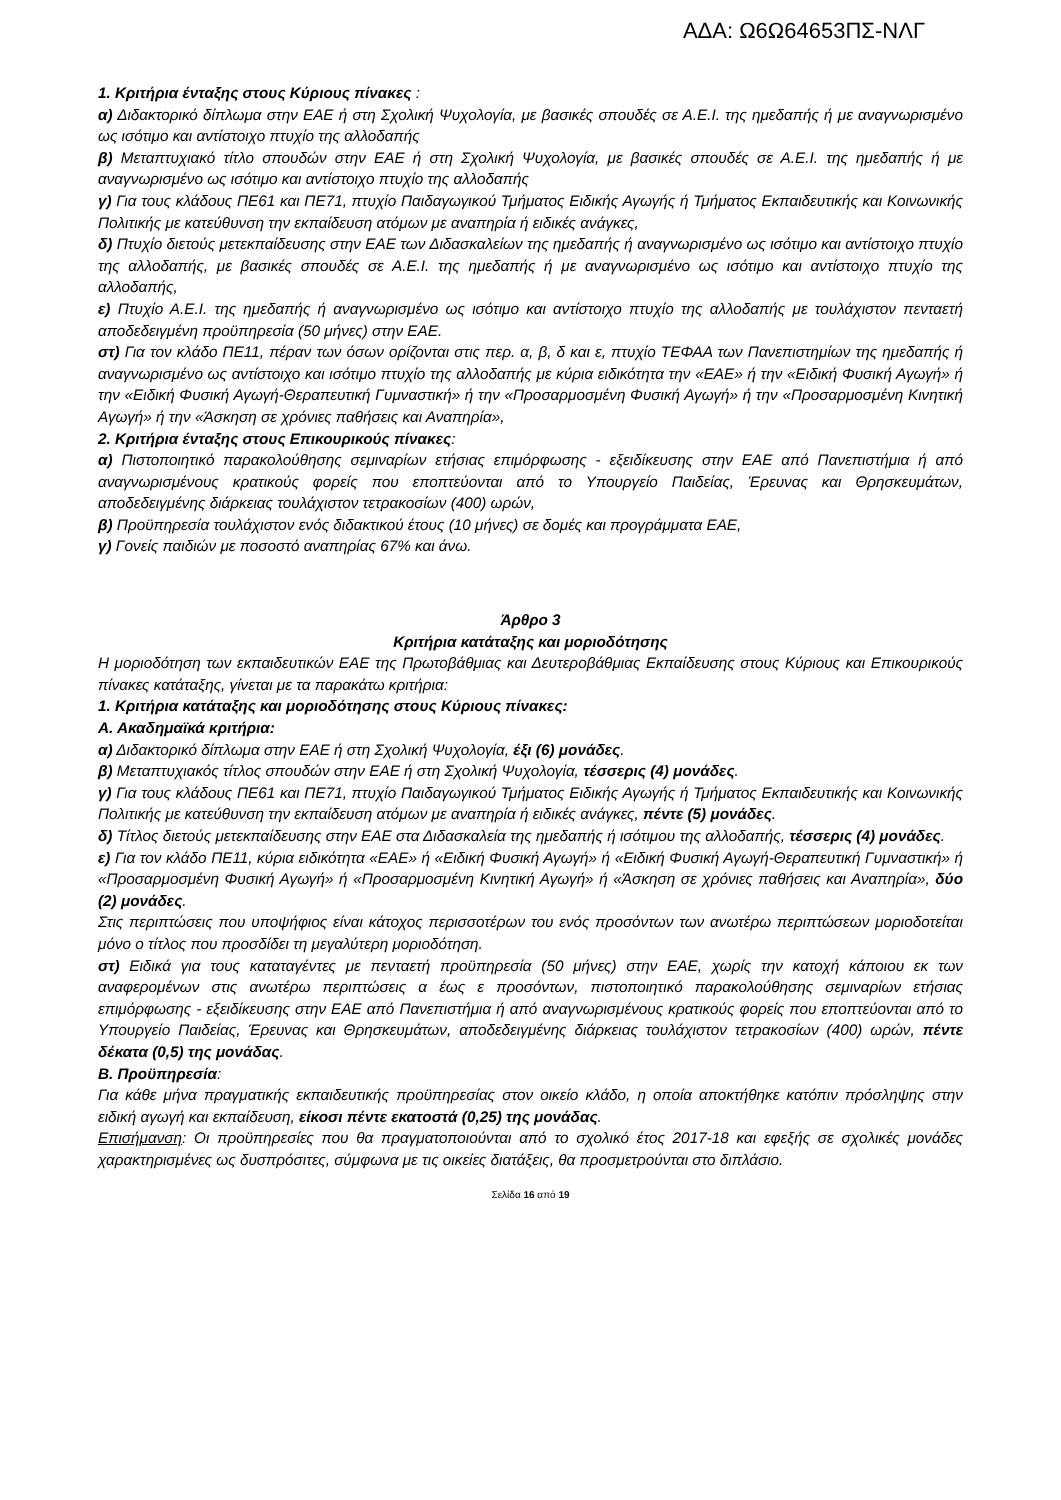ΑΔΑ: Ω6Ω64653ΠΣ-ΝΛΓ
1. Κριτήρια ένταξης στους Κύριους πίνακες :
α) Διδακτορικό δίπλωμα στην ΕΑΕ ή στη Σχολική Ψυχολογία, με βασικές σπουδές σε Α.Ε.Ι. της ημεδαπής ή με αναγνωρισμένο ως ισότιμο και αντίστοιχο πτυχίο της αλλοδαπής
β) Μεταπτυχιακό τίτλο σπουδών στην ΕΑΕ ή στη Σχολική Ψυχολογία, με βασικές σπουδές σε Α.Ε.Ι. της ημεδαπής ή με αναγνωρισμένο ως ισότιμο και αντίστοιχο πτυχίο της αλλοδαπής
γ) Για τους κλάδους ΠΕ61 και ΠΕ71, πτυχίο Παιδαγωγικού Τμήματος Ειδικής Αγωγής ή Τμήματος Εκπαιδευτικής και Κοινωνικής Πολιτικής με κατεύθυνση την εκπαίδευση ατόμων με αναπηρία ή ειδικές ανάγκες,
δ) Πτυχίο διετούς μετεκπαίδευσης στην ΕΑΕ των Διδασκαλείων της ημεδαπής ή αναγνωρισμένο ως ισότιμο και αντίστοιχο πτυχίο της αλλοδαπής, με βασικές σπουδές σε Α.Ε.Ι. της ημεδαπής ή με αναγνωρισμένο ως ισότιμο και αντίστοιχο πτυχίο της αλλοδαπής,
ε) Πτυχίο Α.Ε.Ι. της ημεδαπής ή αναγνωρισμένο ως ισότιμο και αντίστοιχο πτυχίο της αλλοδαπής με τουλάχιστον πενταετή αποδεδειγμένη προϋπηρεσία (50 μήνες) στην ΕΑΕ.
στ) Για τον κλάδο ΠΕ11, πέραν των όσων ορίζονται στις περ. α, β, δ και ε, πτυχίο ΤΕΦΑΑ των Πανεπιστημίων της ημεδαπής ή αναγνωρισμένο ως αντίστοιχο και ισότιμο πτυχίο της αλλοδαπής με κύρια ειδικότητα την «ΕΑΕ» ή την «Ειδική Φυσική Αγωγή» ή την «Ειδική Φυσική Αγωγή-Θεραπευτική Γυμναστική» ή την «Προσαρμοσμένη Φυσική Αγωγή» ή την «Προσαρμοσμένη Κινητική Αγωγή» ή την «Άσκηση σε χρόνιες παθήσεις και Αναπηρία»,
2. Κριτήρια ένταξης στους Επικουρικούς πίνακες:
α) Πιστοποιητικό παρακολούθησης σεμιναρίων ετήσιας επιμόρφωσης - εξειδίκευσης στην ΕΑΕ από Πανεπιστήμια ή από αναγνωρισμένους κρατικούς φορείς που εποπτεύονται από το Υπουργείο Παιδείας, Έρευνας και Θρησκευμάτων, αποδεδειγμένης διάρκειας τουλάχιστον τετρακοσίων (400) ωρών,
β) Προϋπηρεσία τουλάχιστον ενός διδακτικού έτους (10 μήνες) σε δομές και προγράμματα ΕΑΕ,
γ) Γονείς παιδιών με ποσοστό αναπηρίας 67% και άνω.
Άρθρο 3
Κριτήρια κατάταξης και μοριοδότησης
Η μοριοδότηση των εκπαιδευτικών ΕΑΕ της Πρωτοβάθμιας και Δευτεροβάθμιας Εκπαίδευσης στους Κύριους και Επικουρικούς πίνακες κατάταξης, γίνεται με τα παρακάτω κριτήρια:
1. Κριτήρια κατάταξης και μοριοδότησης στους Κύριους πίνακες:
Α. Ακαδημαϊκά κριτήρια:
α) Διδακτορικό δίπλωμα στην ΕΑΕ ή στη Σχολική Ψυχολογία, έξι (6) μονάδες.
β) Μεταπτυχιακός τίτλος σπουδών στην ΕΑΕ ή στη Σχολική Ψυχολογία, τέσσερις (4) μονάδες.
γ) Για τους κλάδους ΠΕ61 και ΠΕ71, πτυχίο Παιδαγωγικού Τμήματος Ειδικής Αγωγής ή Τμήματος Εκπαιδευτικής και Κοινωνικής Πολιτικής με κατεύθυνση την εκπαίδευση ατόμων με αναπηρία ή ειδικές ανάγκες, πέντε (5) μονάδες.
δ) Τίτλος διετούς μετεκπαίδευσης στην ΕΑΕ στα Διδασκαλεία της ημεδαπής ή ισότιμου της αλλοδαπής, τέσσερις (4) μονάδες.
ε) Για τον κλάδο ΠΕ11, κύρια ειδικότητα «ΕΑΕ» ή «Ειδική Φυσική Αγωγή» ή «Ειδική Φυσική Αγωγή-Θεραπευτική Γυμναστική» ή «Προσαρμοσμένη Φυσική Αγωγή» ή «Προσαρμοσμένη Κινητική Αγωγή» ή «Άσκηση σε χρόνιες παθήσεις και Αναπηρία», δύο (2) μονάδες.
Στις περιπτώσεις που υποψήφιος είναι κάτοχος περισσοτέρων του ενός προσόντων των ανωτέρω περιπτώσεων μοριοδοτείται μόνο ο τίτλος που προσδίδει τη μεγαλύτερη μοριοδότηση.
στ) Ειδικά για τους καταταγέντες με πενταετή προϋπηρεσία (50 μήνες) στην ΕΑΕ, χωρίς την κατοχή κάποιου εκ των αναφερομένων στις ανωτέρω περιπτώσεις α έως ε προσόντων, πιστοποιητικό παρακολούθησης σεμιναρίων ετήσιας επιμόρφωσης - εξειδίκευσης στην ΕΑΕ από Πανεπιστήμια ή από αναγνωρισμένους κρατικούς φορείς που εποπτεύονται από το Υπουργείο Παιδείας, Έρευνας και Θρησκευμάτων, αποδεδειγμένης διάρκειας τουλάχιστον τετρακοσίων (400) ωρών, πέντε δέκατα (0,5) της μονάδας.
Β. Προϋπηρεσία:
Για κάθε μήνα πραγματικής εκπαιδευτικής προϋπηρεσίας στον οικείο κλάδο, η οποία αποκτήθηκε κατόπιν πρόσληψης στην ειδική αγωγή και εκπαίδευση, είκοσι πέντε εκατοστά (0,25) της μονάδας.
Επισήμανση: Οι προϋπηρεσίες που θα πραγματοποιούνται από το σχολικό έτος 2017-18 και εφεξής σε σχολικές μονάδες χαρακτηρισμένες ως δυσπρόσιτες, σύμφωνα με τις οικείες διατάξεις, θα προσμετρούνται στο διπλάσιο.
Σελίδα 16 από 19